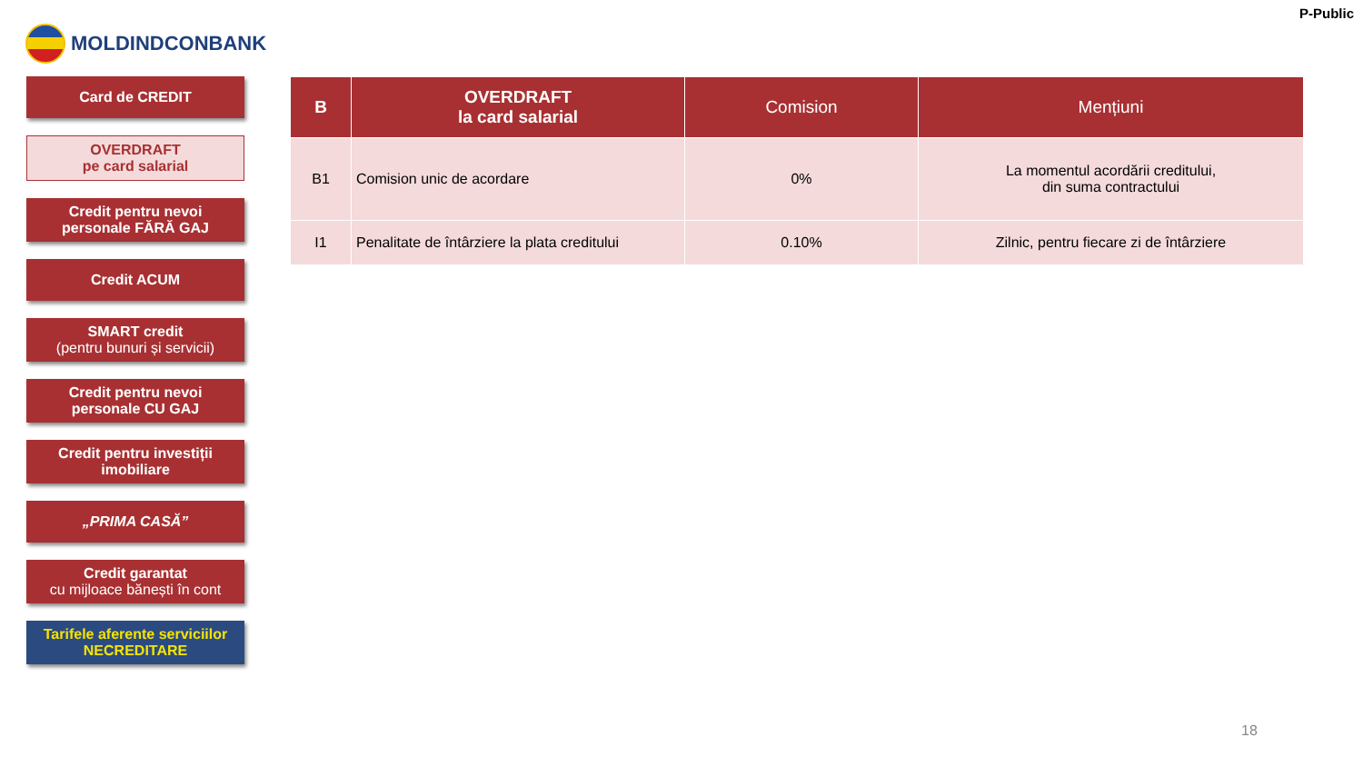MOLDINDCONBANK
P-Public
Card de CREDIT
OVERDRAFT
pe card salarial
Credit pentru nevoi
personale FĂRĂ GAJ
Credit ACUM
SMART credit
(pentru bunuri și servicii)
Credit pentru nevoi
personale CU GAJ
Credit pentru investiții
imobiliare
„PRIMA CASĂ”
Credit garantat
cu mijloace bănești în cont
Tarifele aferente serviciilor
NECREDITARE
| B | OVERDRAFT la card salarial | Comision | Mențiuni |
| --- | --- | --- | --- |
| B1 | Comision unic de acordare | 0% | La momentul acordării creditului, din suma contractului |
| I1 | Penalitate de întârziere la plata creditului | 0.10% | Zilnic, pentru fiecare zi de întârziere |
18